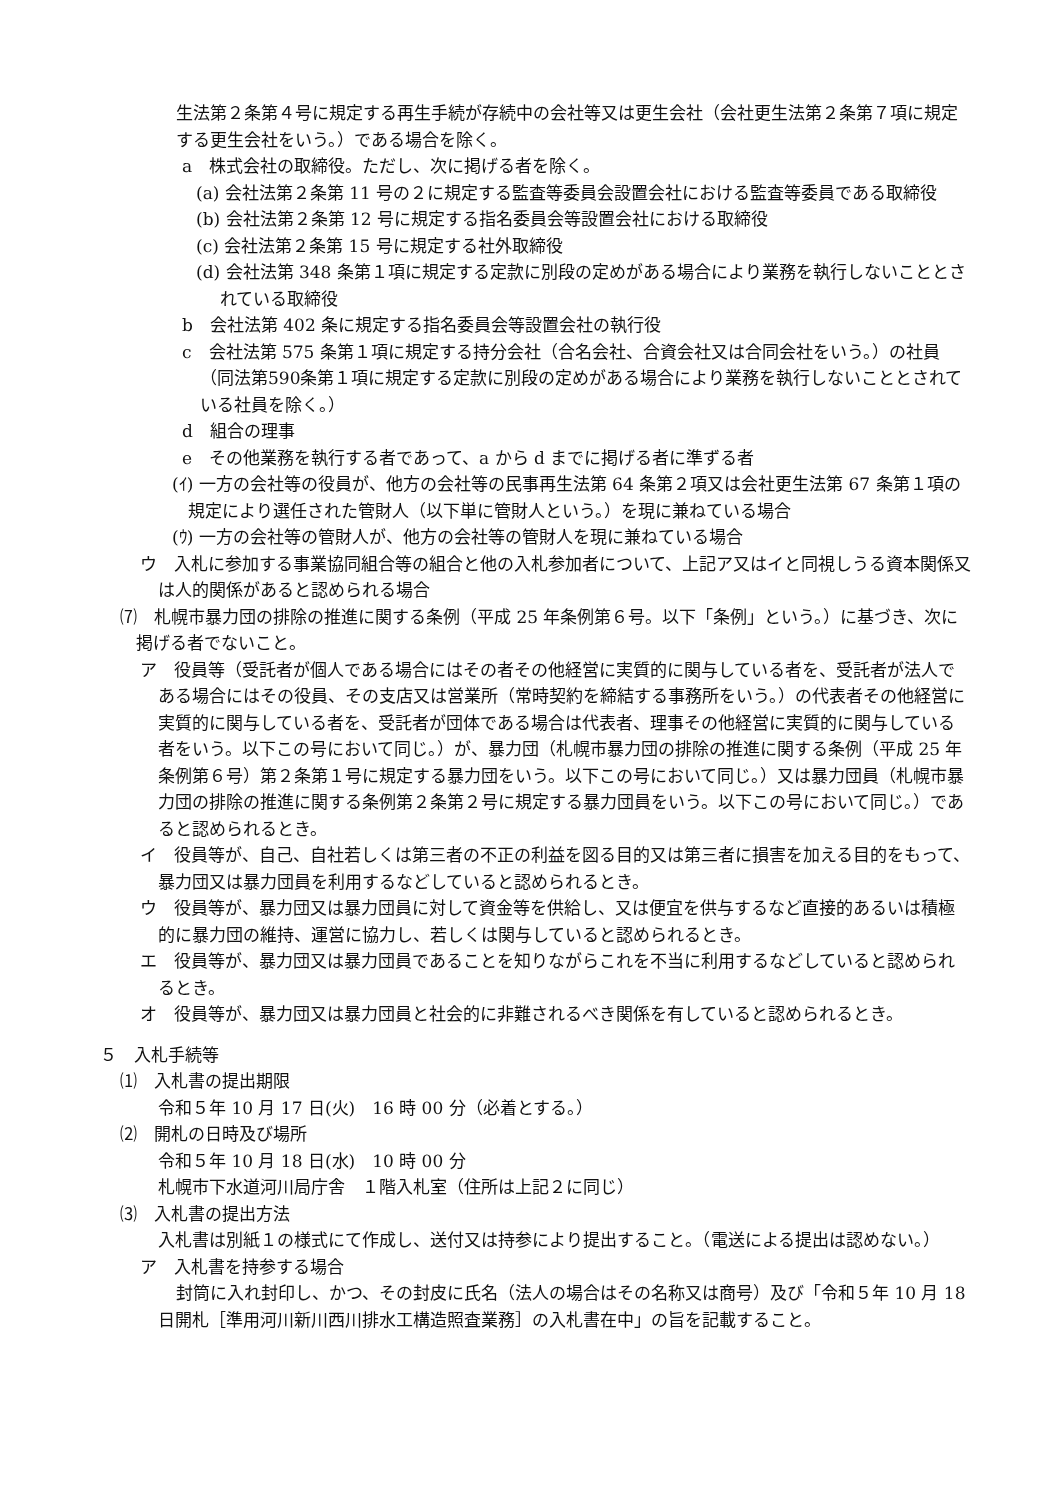生法第２条第４号に規定する再生手続が存続中の会社等又は更生会社（会社更生法第２条第７項に規定する更生会社をいう。）である場合を除く。
a　株式会社の取締役。ただし、次に掲げる者を除く。
(a) 会社法第２条第 11 号の２に規定する監査等委員会設置会社における監査等委員である取締役
(b) 会社法第２条第 12 号に規定する指名委員会等設置会社における取締役
(c) 会社法第２条第 15 号に規定する社外取締役
(d) 会社法第 348 条第１項に規定する定款に別段の定めがある場合により業務を執行しないこととされている取締役
b　会社法第 402 条に規定する指名委員会等設置会社の執行役
c　会社法第 575 条第１項に規定する持分会社（合名会社、合資会社又は合同会社をいう。）の社員（同法第590条第１項に規定する定款に別段の定めがある場合により業務を執行しないこととされている社員を除く。）
d　組合の理事
e　その他業務を執行する者であって、a から d までに掲げる者に準ずる者
(ｲ) 一方の会社等の役員が、他方の会社等の民事再生法第 64 条第２項又は会社更生法第 67 条第１項の規定により選任された管財人（以下単に管財人という。）を現に兼ねている場合
(ｳ) 一方の会社等の管財人が、他方の会社等の管財人を現に兼ねている場合
ウ　入札に参加する事業協同組合等の組合と他の入札参加者について、上記ア又はイと同視しうる資本関係又は人的関係があると認められる場合
⑺　札幌市暴力団の排除の推進に関する条例（平成 25 年条例第６号。以下「条例」という。）に基づき、次に掲げる者でないこと。
ア　役員等（受託者が個人である場合にはその者その他経営に実質的に関与している者を、受託者が法人である場合にはその役員、その支店又は営業所（常時契約を締結する事務所をいう。）の代表者その他経営に実質的に関与している者を、受託者が団体である場合は代表者、理事その他経営に実質的に関与している者をいう。以下この号において同じ。）が、暴力団（札幌市暴力団の排除の推進に関する条例（平成 25 年条例第６号）第２条第１号に規定する暴力団をいう。以下この号において同じ。）又は暴力団員（札幌市暴力団の排除の推進に関する条例第２条第２号に規定する暴力団員をいう。以下この号において同じ。）であると認められるとき。
イ　役員等が、自己、自社若しくは第三者の不正の利益を図る目的又は第三者に損害を加える目的をもって、暴力団又は暴力団員を利用するなどしていると認められるとき。
ウ　役員等が、暴力団又は暴力団員に対して資金等を供給し、又は便宜を供与するなど直接的あるいは積極的に暴力団の維持、運営に協力し、若しくは関与していると認められるとき。
エ　役員等が、暴力団又は暴力団員であることを知りながらこれを不当に利用するなどしていると認められるとき。
オ　役員等が、暴力団又は暴力団員と社会的に非難されるべき関係を有していると認められるとき。
５　入札手続等
⑴　入札書の提出期限
令和５年 10 月 17 日(火)　16 時 00 分（必着とする。）
⑵　開札の日時及び場所
令和５年 10 月 18 日(水)　10 時 00 分
札幌市下水道河川局庁舎　１階入札室（住所は上記２に同じ）
⑶　入札書の提出方法
入札書は別紙１の様式にて作成し、送付又は持参により提出すること。（電送による提出は認めない。）
ア　入札書を持参する場合
封筒に入れ封印し、かつ、その封皮に氏名（法人の場合はその名称又は商号）及び「令和５年 10 月 18 日開札［準用河川新川西川排水工構造照査業務］の入札書在中」の旨を記載すること。